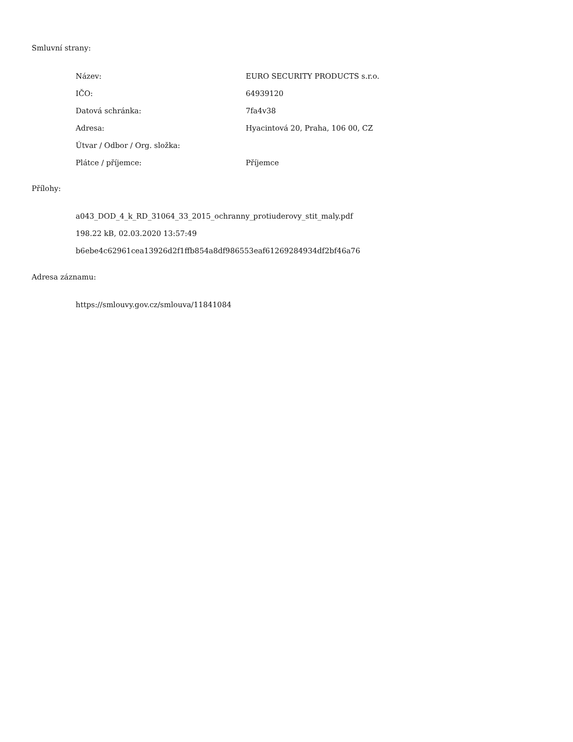Smluvní strany:
| Název: | EURO SECURITY PRODUCTS s.r.o. |
| IČO: | 64939120 |
| Datová schránka: | 7fa4v38 |
| Adresa: | Hyacintová 20, Praha, 106 00, CZ |
| Útvar / Odbor / Org. složka: | |
| Plátce / příjemce: | Příjemce |
Přílohy:
a043_DOD_4_k_RD_31064_33_2015_ochranny_protiuderovy_stit_maly.pdf
198.22 kB, 02.03.2020 13:57:49
b6ebe4c62961cea13926d2f1ffb854a8df986553eaf61269284934df2bf46a76
Adresa záznamu:
https://smlouvy.gov.cz/smlouva/11841084